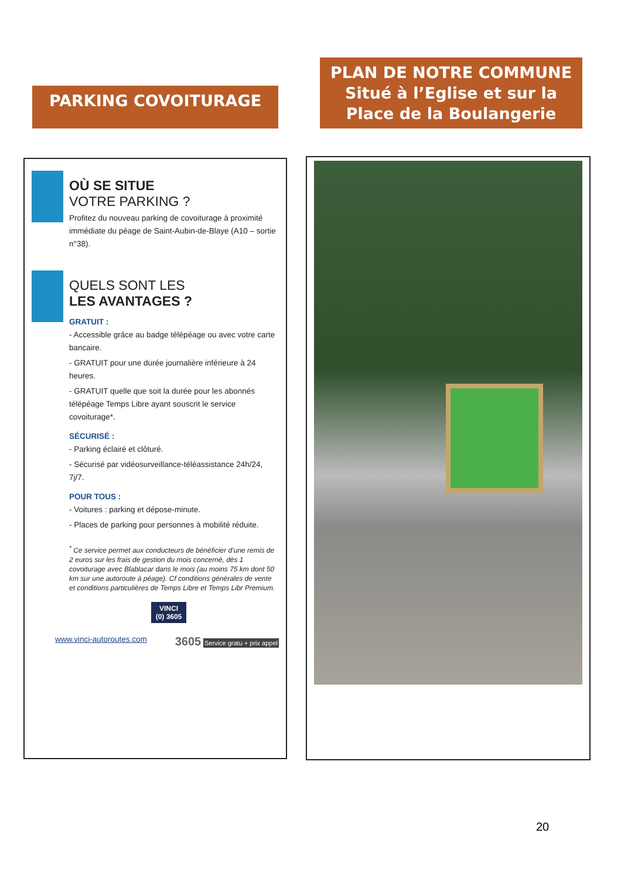PARKING COVOITURAGE
PLAN DE NOTRE COMMUNE
Situé à l’Eglise et sur la Place de la Boulangerie
OÙ SE SITUE
VOTRE PARKING ?
Profitez du nouveau parking de covoiturage à proximité immédiate du péage de Saint-Aubin-de-Blaye (A10 – sortie n°38).
QUELS SONT LES
LES AVANTAGES ?
GRATUIT :
- Accessible grâce au badge télépéage ou avec votre carte bancaire.
- GRATUIT pour une durée journalière inférieure à 24 heures.
- GRATUIT quelle que soit la durée pour les abonnés télépéage Temps Libre ayant souscrit le service covoiturage*.
SÉCURISÉ :
- Parking éclairé et clôturé.
- Sécurisé par vidéosurveillance-téléassistance 24h/24, 7j/7.
POUR TOUS :
- Voitures : parking et dépose-minute.
- Places de parking pour personnes à mobilité réduite.
<sup>*</sup> Ce service permet aux conducteurs de bénéficier d’une remis de 2 euros sur les frais de gestion du mois concerné, dès 1 covoiturage avec Blablacar dans le mois (au moins 75 km dont 50 km sur une autoroute à péage). Cf conditions générales de vente et conditions particulières de Temps Libre et Temps Libr Premium.
VINCI
(0) 3605
www.vinci-autoroutes.com 3605 Service gratu + prix appel
20